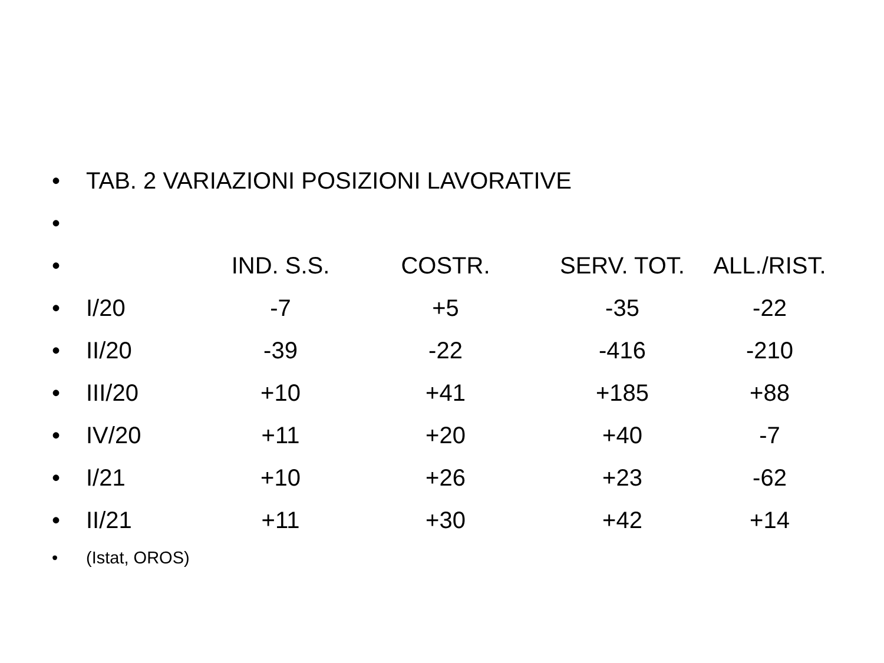| • | TAB. 2 VARIAZIONI POSIZIONI LAVORATIVE | | | | |
| • | | | | | |
| • | | IND. S.S. | COSTR. | SERV. TOT. | ALL./RIST. |
| • | I/20 | -7 | +5 | -35 | -22 |
| • | II/20 | -39 | -22 | -416 | -210 |
| • | III/20 | +10 | +41 | +185 | +88 |
| • | IV/20 | +11 | +20 | +40 | -7 |
| • | I/21 | +10 | +26 | +23 | -62 |
| • | II/21 | +11 | +30 | +42 | +14 |
| • | (Istat, OROS) | | | | |